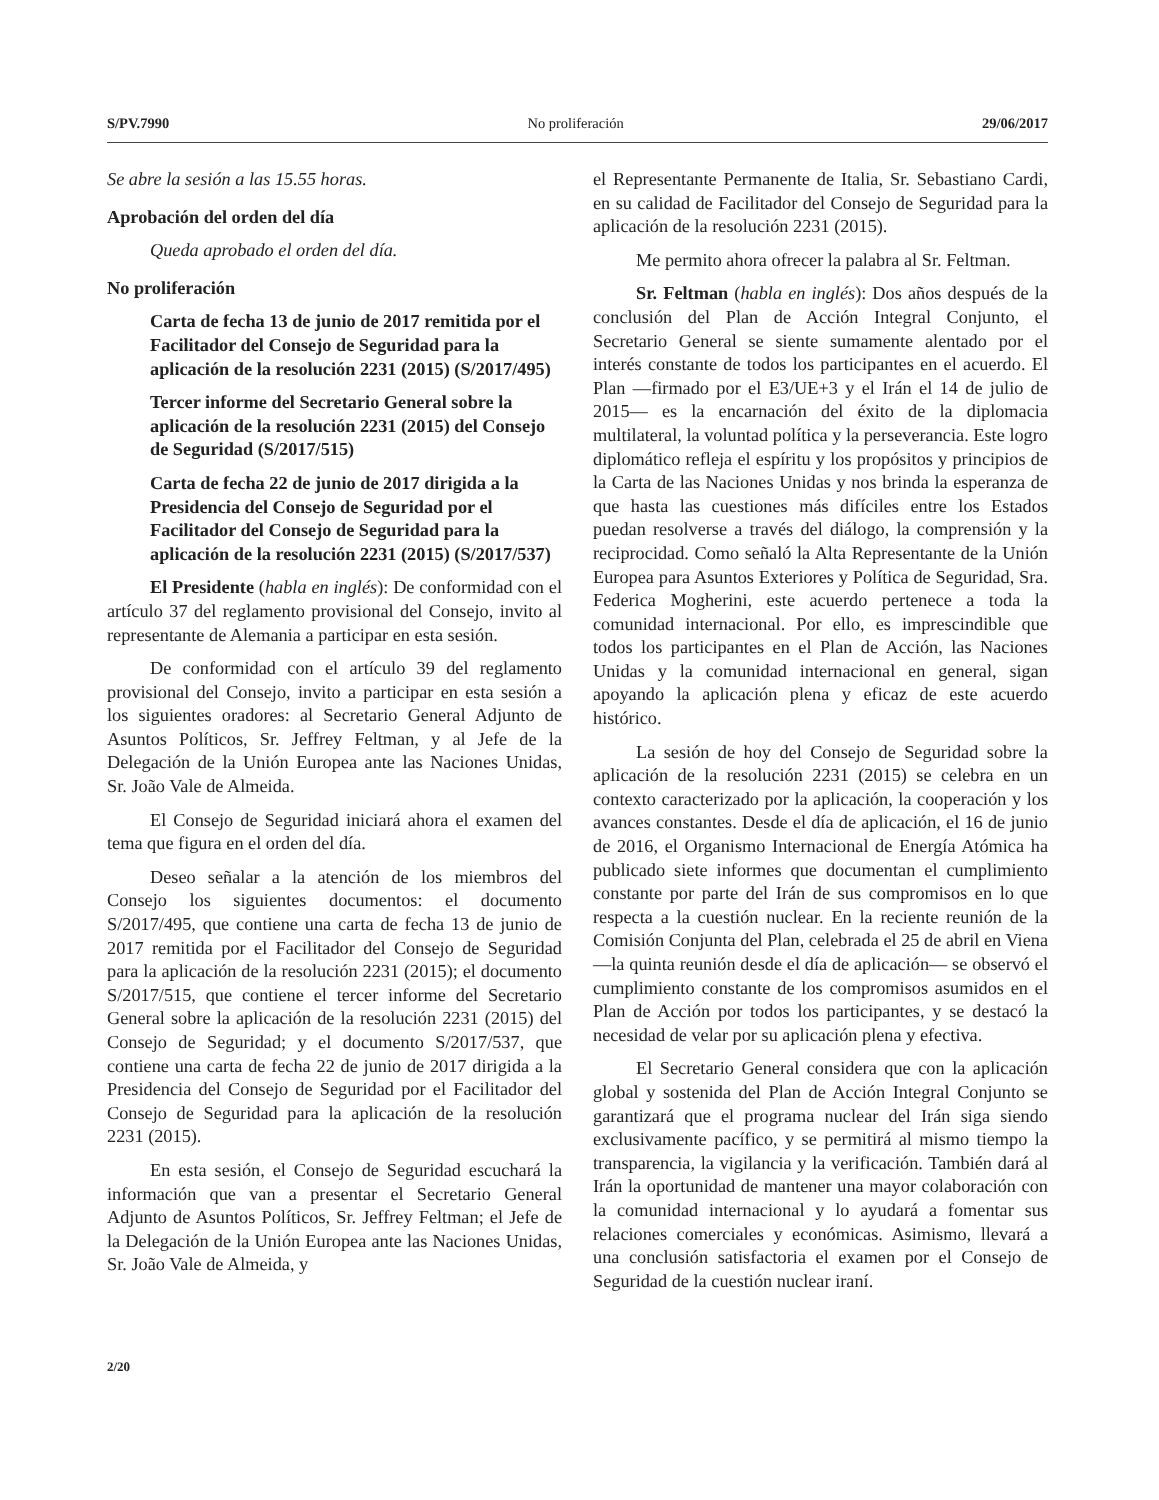S/PV.7990 No proliferación 29/06/2017
Se abre la sesión a las 15.55 horas.
Aprobación del orden del día
Queda aprobado el orden del día.
No proliferación
Carta de fecha 13 de junio de 2017 remitida por el Facilitador del Consejo de Seguridad para la aplicación de la resolución 2231 (2015) (S/2017/495)
Tercer informe del Secretario General sobre la aplicación de la resolución 2231 (2015) del Consejo de Seguridad (S/2017/515)
Carta de fecha 22 de junio de 2017 dirigida a la Presidencia del Consejo de Seguridad por el Facilitador del Consejo de Seguridad para la aplicación de la resolución 2231 (2015) (S/2017/537)
El Presidente (habla en inglés): De conformidad con el artículo 37 del reglamento provisional del Consejo, invito al representante de Alemania a participar en esta sesión.
De conformidad con el artículo 39 del reglamento provisional del Consejo, invito a participar en esta sesión a los siguientes oradores: al Secretario General Adjunto de Asuntos Políticos, Sr. Jeffrey Feltman, y al Jefe de la Delegación de la Unión Europea ante las Naciones Unidas, Sr. João Vale de Almeida.
El Consejo de Seguridad iniciará ahora el examen del tema que figura en el orden del día.
Deseo señalar a la atención de los miembros del Consejo los siguientes documentos: el documento S/2017/495, que contiene una carta de fecha 13 de junio de 2017 remitida por el Facilitador del Consejo de Seguridad para la aplicación de la resolución 2231 (2015); el documento S/2017/515, que contiene el tercer informe del Secretario General sobre la aplicación de la resolución 2231 (2015) del Consejo de Seguridad; y el documento S/2017/537, que contiene una carta de fecha 22 de junio de 2017 dirigida a la Presidencia del Consejo de Seguridad por el Facilitador del Consejo de Seguridad para la aplicación de la resolución 2231 (2015).
En esta sesión, el Consejo de Seguridad escuchará la información que van a presentar el Secretario General Adjunto de Asuntos Políticos, Sr. Jeffrey Feltman; el Jefe de la Delegación de la Unión Europea ante las Naciones Unidas, Sr. João Vale de Almeida, y
el Representante Permanente de Italia, Sr. Sebastiano Cardi, en su calidad de Facilitador del Consejo de Seguridad para la aplicación de la resolución 2231 (2015).
Me permito ahora ofrecer la palabra al Sr. Feltman.
Sr. Feltman (habla en inglés): Dos años después de la conclusión del Plan de Acción Integral Conjunto, el Secretario General se siente sumamente alentado por el interés constante de todos los participantes en el acuerdo. El Plan —firmado por el E3/UE+3 y el Irán el 14 de julio de 2015— es la encarnación del éxito de la diplomacia multilateral, la voluntad política y la perseverancia. Este logro diplomático refleja el espíritu y los propósitos y principios de la Carta de las Naciones Unidas y nos brinda la esperanza de que hasta las cuestiones más difíciles entre los Estados puedan resolverse a través del diálogo, la comprensión y la reciprocidad. Como señaló la Alta Representante de la Unión Europea para Asuntos Exteriores y Política de Seguridad, Sra. Federica Mogherini, este acuerdo pertenece a toda la comunidad internacional. Por ello, es imprescindible que todos los participantes en el Plan de Acción, las Naciones Unidas y la comunidad internacional en general, sigan apoyando la aplicación plena y eficaz de este acuerdo histórico.
La sesión de hoy del Consejo de Seguridad sobre la aplicación de la resolución 2231 (2015) se celebra en un contexto caracterizado por la aplicación, la cooperación y los avances constantes. Desde el día de aplicación, el 16 de junio de 2016, el Organismo Internacional de Energía Atómica ha publicado siete informes que documentan el cumplimiento constante por parte del Irán de sus compromisos en lo que respecta a la cuestión nuclear. En la reciente reunión de la Comisión Conjunta del Plan, celebrada el 25 de abril en Viena —la quinta reunión desde el día de aplicación— se observó el cumplimiento constante de los compromisos asumidos en el Plan de Acción por todos los participantes, y se destacó la necesidad de velar por su aplicación plena y efectiva.
El Secretario General considera que con la aplicación global y sostenida del Plan de Acción Integral Conjunto se garantizará que el programa nuclear del Irán siga siendo exclusivamente pacífico, y se permitirá al mismo tiempo la transparencia, la vigilancia y la verificación. También dará al Irán la oportunidad de mantener una mayor colaboración con la comunidad internacional y lo ayudará a fomentar sus relaciones comerciales y económicas. Asimismo, llevará a una conclusión satisfactoria el examen por el Consejo de Seguridad de la cuestión nuclear iraní.
2/20